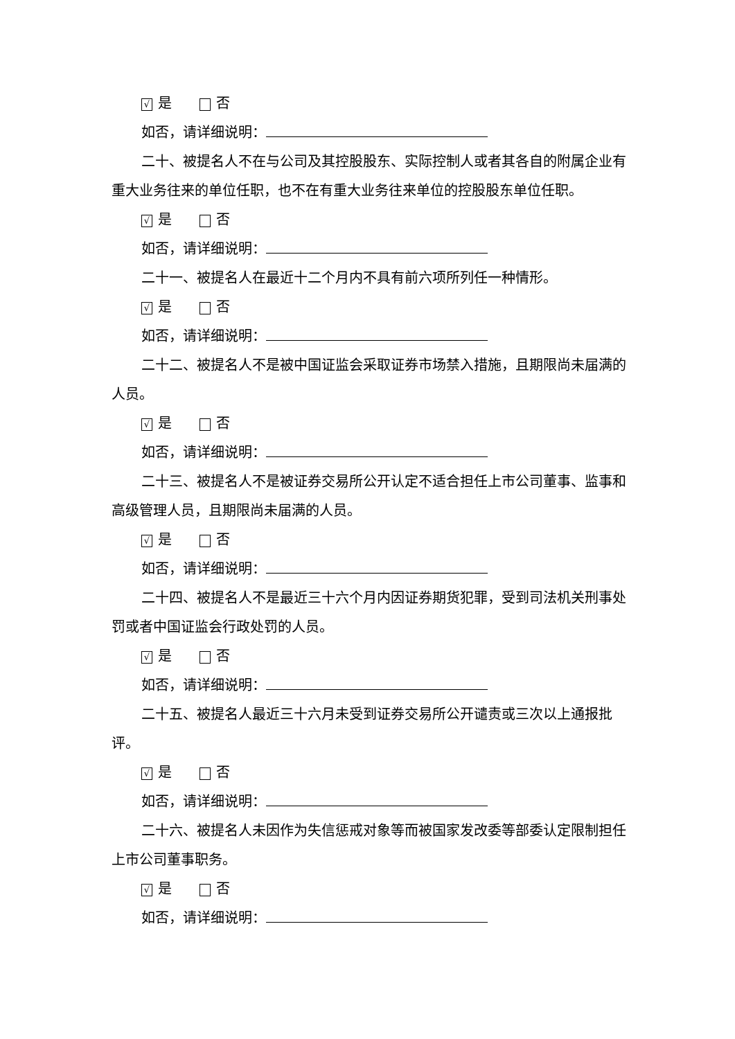√ 是 否
如否，请详细说明：
二十、被提名人不在与公司及其控股股东、实际控制人或者其各自的附属企业有重大业务往来的单位任职，也不在有重大业务往来单位的控股股东单位任职。
√ 是 否
如否，请详细说明：
二十一、被提名人在最近十二个月内不具有前六项所列任一种情形。
√ 是 否
如否，请详细说明：
二十二、被提名人不是被中国证监会采取证券市场禁入措施，且期限尚未届满的人员。
√ 是 否
如否，请详细说明：
二十三、被提名人不是被证券交易所公开认定不适合担任上市公司董事、监事和高级管理人员，且期限尚未届满的人员。
√ 是 否
如否，请详细说明：
二十四、被提名人不是最近三十六个月内因证券期货犯罪，受到司法机关刑事处罚或者中国证监会行政处罚的人员。
√ 是 否
如否，请详细说明：
二十五、被提名人最近三十六月未受到证券交易所公开谴责或三次以上通报批评。
√ 是 否
如否，请详细说明：
二十六、被提名人未因作为失信惩戒对象等而被国家发改委等部委认定限制担任上市公司董事职务。
√ 是 否
如否，请详细说明：